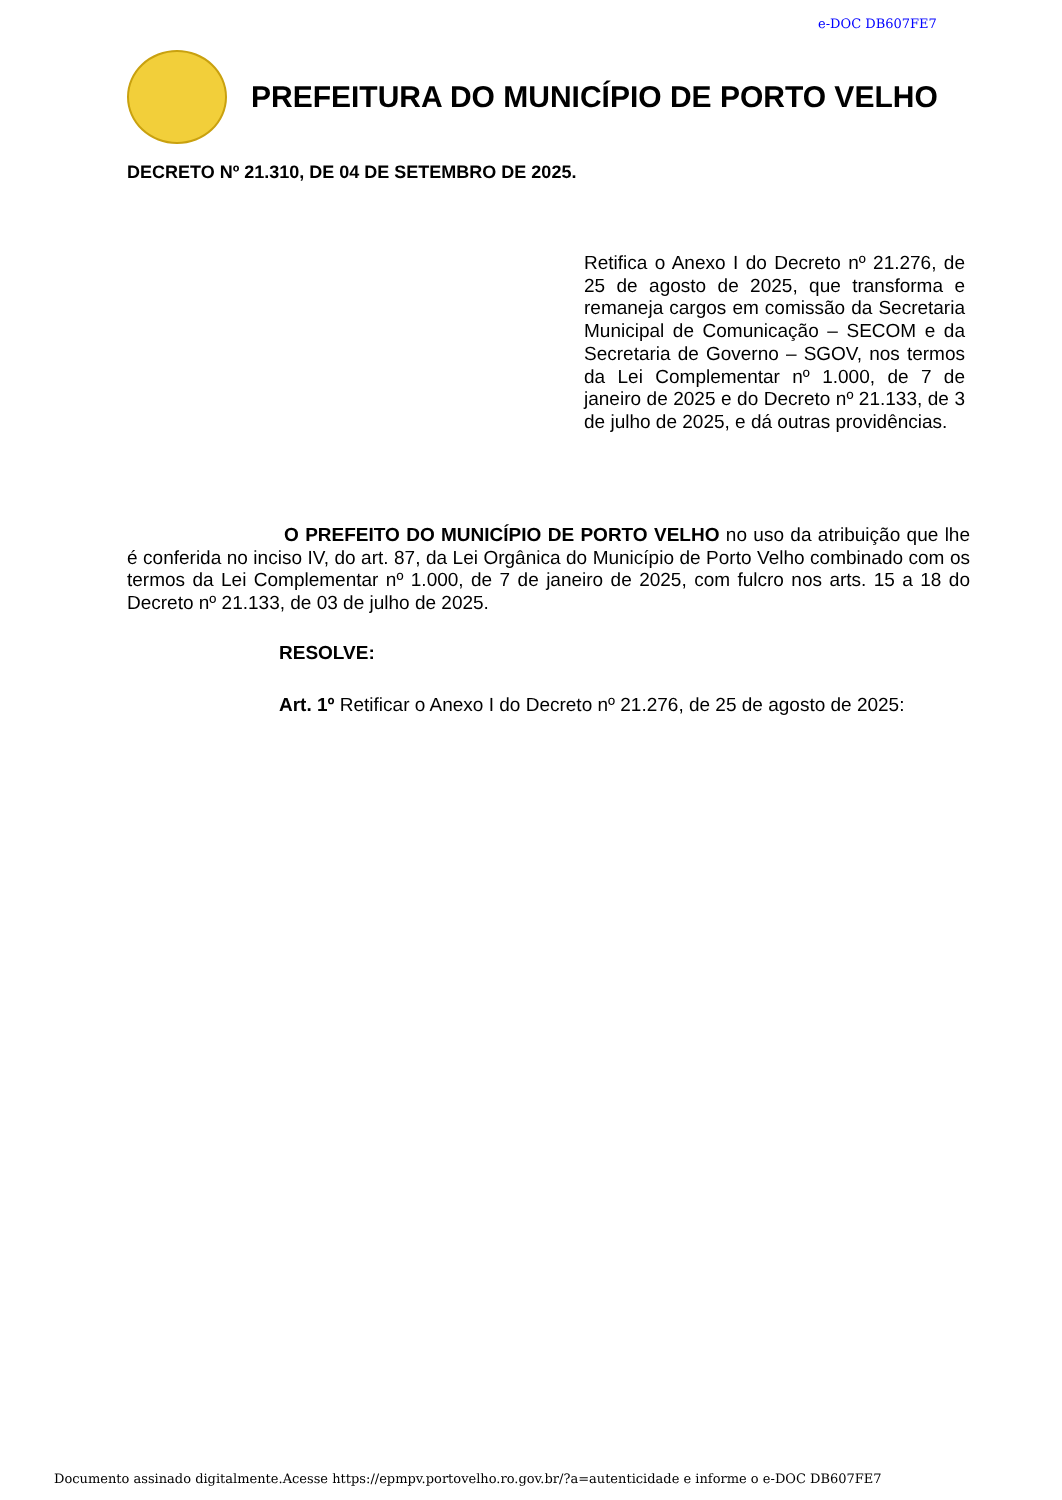e-DOC DB607FE7
PREFEITURA DO MUNICÍPIO DE PORTO VELHO
DECRETO Nº 21.310, DE 04 DE SETEMBRO DE 2025.
Retifica o Anexo I do Decreto nº 21.276, de 25 de agosto de 2025, que transforma e remaneja cargos em comissão da Secretaria Municipal de Comunicação – SECOM e da Secretaria de Governo – SGOV, nos termos da Lei Complementar nº 1.000, de 7 de janeiro de 2025 e do Decreto nº 21.133, de 3 de julho de 2025, e dá outras providências.
O PREFEITO DO MUNICÍPIO DE PORTO VELHO no uso da atribuição que lhe é conferida no inciso IV, do art. 87, da Lei Orgânica do Município de Porto Velho combinado com os termos da Lei Complementar nº 1.000, de 7 de janeiro de 2025, com fulcro nos arts. 15 a 18 do Decreto nº 21.133, de 03 de julho de 2025.
RESOLVE:
Art. 1º Retificar o Anexo I do Decreto nº 21.276, de 25 de agosto de 2025:
Documento assinado digitalmente.Acesse https://epmpv.portovelho.ro.gov.br/?a=autenticidade e informe o e-DOC DB607FE7